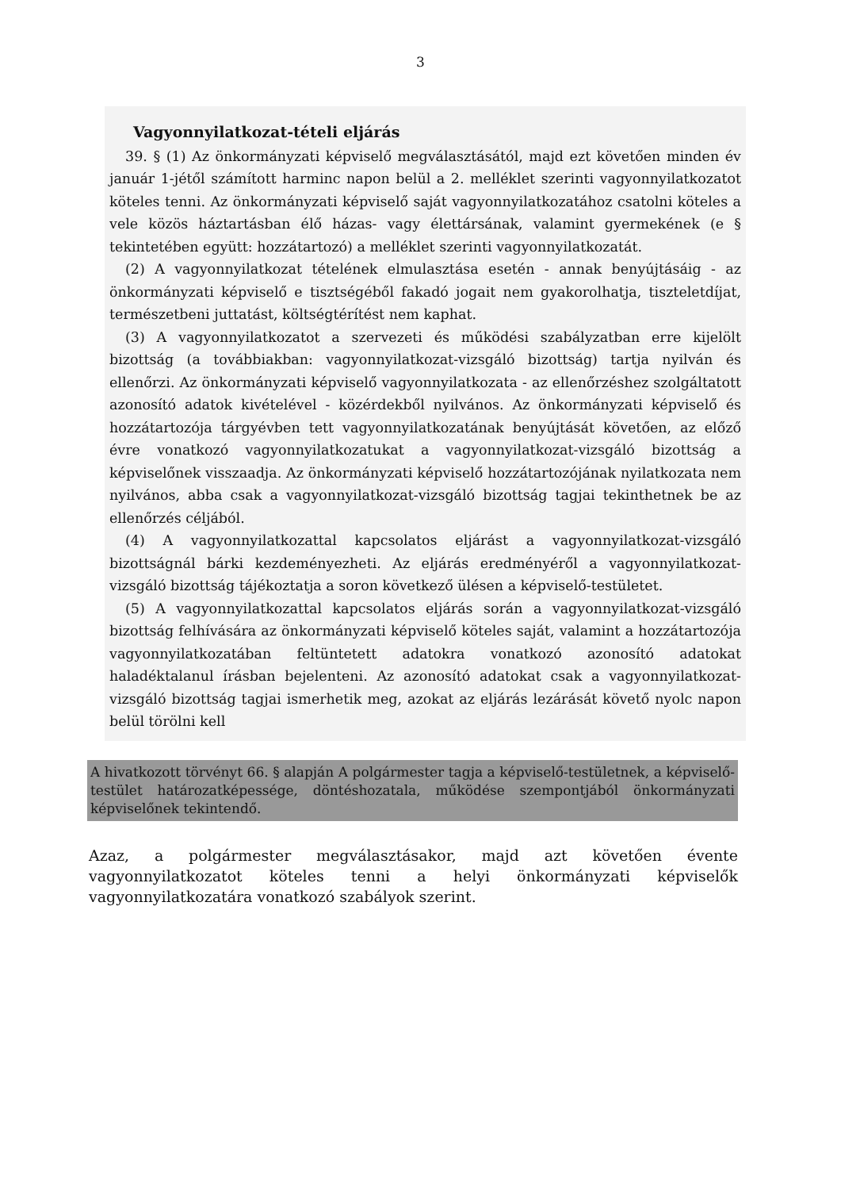3
Vagyonnyilatkozat-tételi eljárás
39. § (1) Az önkormányzati képviselő megválasztásától, majd ezt követően minden év január 1-jétől számított harminc napon belül a 2. melléklet szerinti vagyonnyilatkozatot köteles tenni. Az önkormányzati képviselő saját vagyonnyilatkozatához csatolni köteles a vele közös háztartásban élő házas- vagy élettársának, valamint gyermekének (e § tekintetében együtt: hozzátartozó) a melléklet szerinti vagyonnyilatkozatát.
(2) A vagyonnyilatkozat tételének elmulasztása esetén - annak benyújtásáig - az önkormányzati képviselő e tisztségéből fakadó jogait nem gyakorolhatja, tiszteletdíjat, természetbeni juttatást, költségtérítést nem kaphat.
(3) A vagyonnyilatkozatot a szervezeti és működési szabályzatban erre kijelölt bizottság (a továbbiakban: vagyonnyilatkozat-vizsgáló bizottság) tartja nyilván és ellenőrzi. Az önkormányzati képviselő vagyonnyilatkozata - az ellenőrzéshez szolgáltatott azonosító adatok kivételével - közérdekből nyilvános. Az önkormányzati képviselő és hozzátartozója tárgyévben tett vagyonnyilatkozatának benyújtását követően, az előző évre vonatkozó vagyonnyilatkozatukat a vagyonnyilatkozat-vizsgáló bizottság a képviselőnek visszaadja. Az önkormányzati képviselő hozzátartozójának nyilatkozata nem nyilvános, abba csak a vagyonnyilatkozat-vizsgáló bizottság tagjai tekinthetnek be az ellenőrzés céljából.
(4) A vagyonnyilatkozattal kapcsolatos eljárást a vagyonnyilatkozat-vizsgáló bizottságnál bárki kezdeményezheti. Az eljárás eredményéről a vagyonnyilatkozat-vizsgáló bizottság tájékoztatja a soron következő ülésen a képviselő-testületet.
(5) A vagyonnyilatkozattal kapcsolatos eljárás során a vagyonnyilatkozat-vizsgáló bizottság felhívására az önkormányzati képviselő köteles saját, valamint a hozzátartozója vagyonnyilatkozatában feltüntetett adatokra vonatkozó azonosító adatokat haladéktalanul írásban bejelenteni. Az azonosító adatokat csak a vagyonnyilatkozat-vizsgáló bizottság tagjai ismerhetik meg, azokat az eljárás lezárását követő nyolc napon belül törölni kell
A hivatkozott törvényt 66. § alapján A polgármester tagja a képviselő-testületnek, a képviselő-testület határozatképessége, döntéshozatala, működése szempontjából önkormányzati képviselőnek tekintendő.
Azaz, a polgármester megválasztásakor, majd azt követően évente vagyonnyilatkozatot köteles tenni a helyi önkormányzati képviselők vagyonnyilatkozatára vonatkozó szabályok szerint.